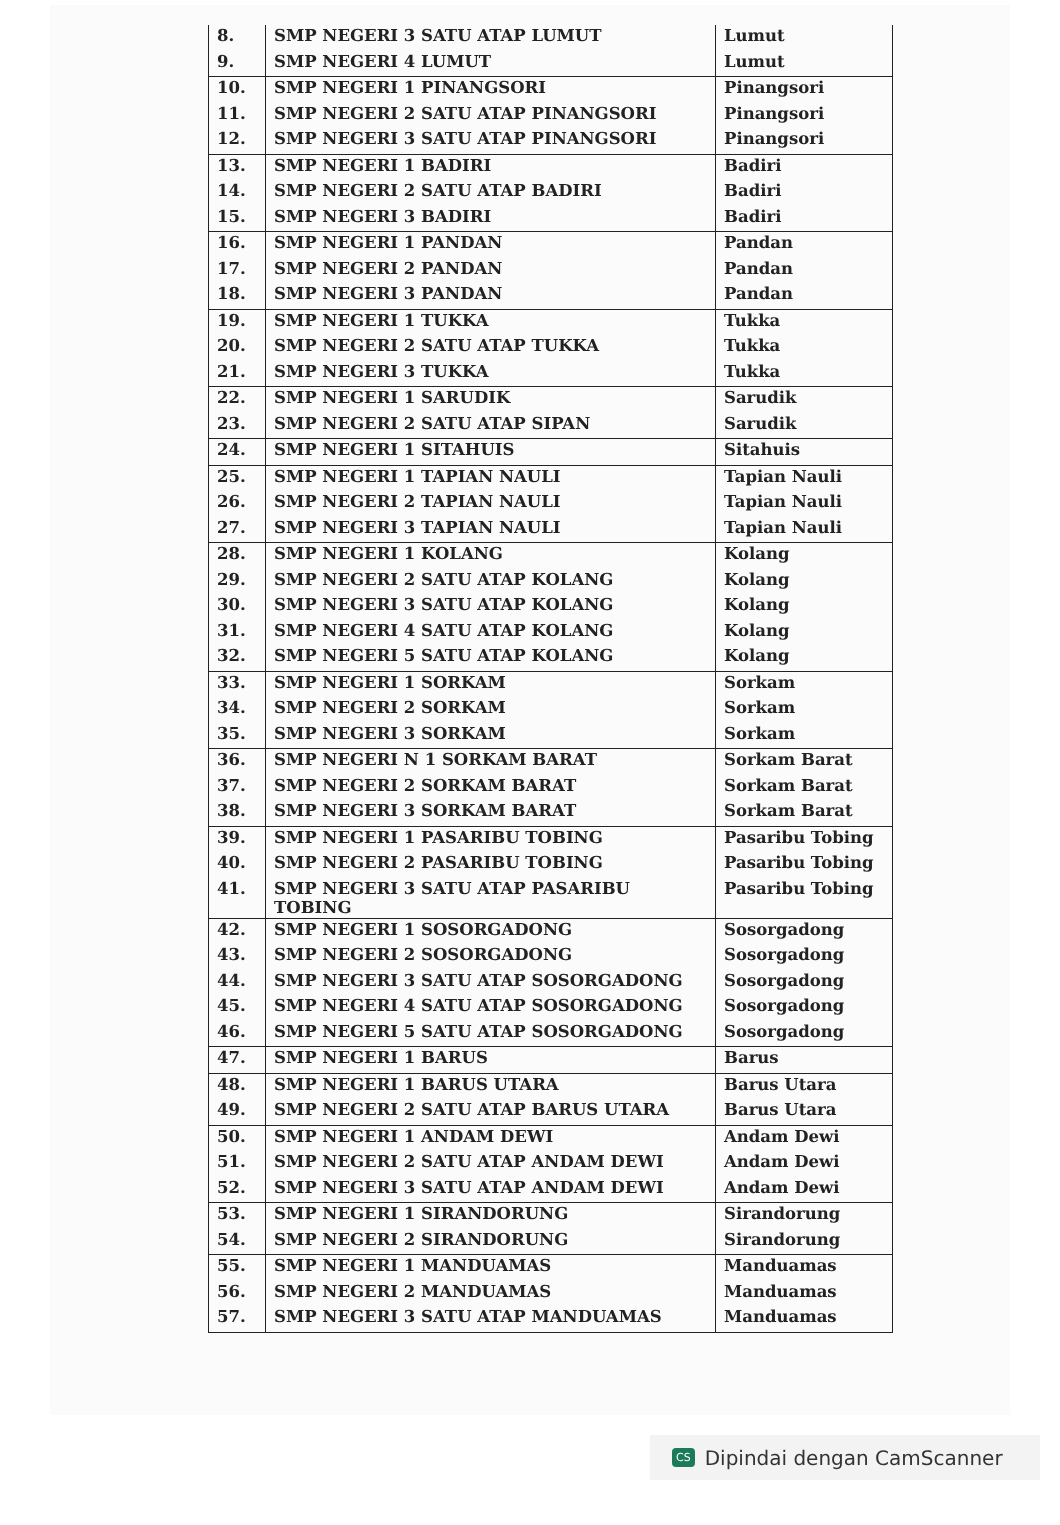| 8. | SMP NEGERI 3 SATU ATAP LUMUT | Lumut |
| 9. | SMP NEGERI 4 LUMUT | Lumut |
| 10. | SMP NEGERI 1 PINANGSORI | Pinangsori |
| 11. | SMP NEGERI 2 SATU ATAP PINANGSORI | Pinangsori |
| 12. | SMP NEGERI 3 SATU ATAP PINANGSORI | Pinangsori |
| 13. | SMP NEGERI 1 BADIRI | Badiri |
| 14. | SMP NEGERI 2 SATU ATAP BADIRI | Badiri |
| 15. | SMP NEGERI 3 BADIRI | Badiri |
| 16. | SMP NEGERI 1 PANDAN | Pandan |
| 17. | SMP NEGERI 2 PANDAN | Pandan |
| 18. | SMP NEGERI 3 PANDAN | Pandan |
| 19. | SMP NEGERI 1 TUKKA | Tukka |
| 20. | SMP NEGERI 2 SATU ATAP TUKKA | Tukka |
| 21. | SMP NEGERI 3 TUKKA | Tukka |
| 22. | SMP NEGERI 1 SARUDIK | Sarudik |
| 23. | SMP NEGERI 2 SATU ATAP SIPAN | Sarudik |
| 24. | SMP NEGERI 1 SITAHUIS | Sitahuis |
| 25. | SMP NEGERI 1 TAPIAN NAULI | Tapian Nauli |
| 26. | SMP NEGERI 2 TAPIAN NAULI | Tapian Nauli |
| 27. | SMP NEGERI 3 TAPIAN NAULI | Tapian Nauli |
| 28. | SMP NEGERI 1 KOLANG | Kolang |
| 29. | SMP NEGERI 2 SATU ATAP KOLANG | Kolang |
| 30. | SMP NEGERI 3 SATU ATAP KOLANG | Kolang |
| 31. | SMP NEGERI 4 SATU ATAP KOLANG | Kolang |
| 32. | SMP NEGERI 5 SATU ATAP KOLANG | Kolang |
| 33. | SMP NEGERI 1 SORKAM | Sorkam |
| 34. | SMP NEGERI 2 SORKAM | Sorkam |
| 35. | SMP NEGERI 3 SORKAM | Sorkam |
| 36. | SMP NEGERI N 1 SORKAM BARAT | Sorkam Barat |
| 37. | SMP NEGERI 2 SORKAM BARAT | Sorkam Barat |
| 38. | SMP NEGERI 3 SORKAM BARAT | Sorkam Barat |
| 39. | SMP NEGERI 1 PASARIBU TOBING | Pasaribu Tobing |
| 40. | SMP NEGERI 2 PASARIBU TOBING | Pasaribu Tobing |
| 41. | SMP NEGERI 3 SATU ATAP PASARIBU TOBING | Pasaribu Tobing |
| 42. | SMP NEGERI 1 SOSORGADONG | Sosorgadong |
| 43. | SMP NEGERI 2 SOSORGADONG | Sosorgadong |
| 44. | SMP NEGERI 3 SATU ATAP SOSORGADONG | Sosorgadong |
| 45. | SMP NEGERI 4 SATU ATAP SOSORGADONG | Sosorgadong |
| 46. | SMP NEGERI 5 SATU ATAP SOSORGADONG | Sosorgadong |
| 47. | SMP NEGERI 1 BARUS | Barus |
| 48. | SMP NEGERI 1 BARUS UTARA | Barus Utara |
| 49. | SMP NEGERI 2 SATU ATAP BARUS UTARA | Barus Utara |
| 50. | SMP NEGERI 1 ANDAM DEWI | Andam Dewi |
| 51. | SMP NEGERI 2 SATU ATAP ANDAM DEWI | Andam Dewi |
| 52. | SMP NEGERI 3 SATU ATAP ANDAM DEWI | Andam Dewi |
| 53. | SMP NEGERI 1 SIRANDORUNG | Sirandorung |
| 54. | SMP NEGERI 2 SIRANDORUNG | Sirandorung |
| 55. | SMP NEGERI 1 MANDUAMAS | Manduamas |
| 56. | SMP NEGERI 2 MANDUAMAS | Manduamas |
| 57. | SMP NEGERI 3 SATU ATAP MANDUAMAS | Manduamas |
CS Dipindai dengan CamScanner